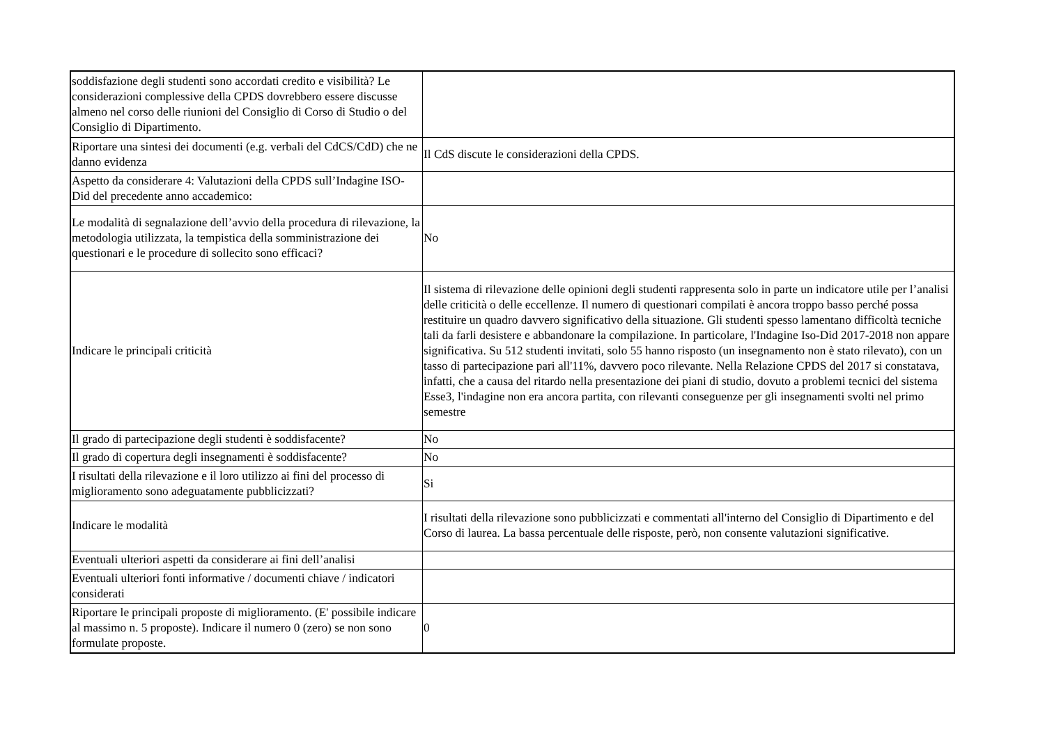| soddisfazione degli studenti sono accordati credito e visibilità? Le considerazioni complessive della CPDS dovrebbero essere discusse almeno nel corso delle riunioni del Consiglio di Corso di Studio o del Consiglio di Dipartimento. | |
| Riportare una sintesi dei documenti (e.g. verbali del CdCS/CdD) che ne danno evidenza | Il CdS discute le considerazioni della CPDS. |
| Aspetto da considerare 4: Valutazioni della CPDS sull’Indagine ISO-Did del precedente anno accademico: | |
| Le modalità di segnalazione dell’avvio della procedura di rilevazione, la metodologia utilizzata, la tempistica della somministrazione dei questionari e le procedure di sollecito sono efficaci? | No |
| Indicare le principali criticità | Il sistema di rilevazione delle opinioni degli studenti rappresenta solo in parte un indicatore utile per l’analisi delle criticità o delle eccellenze. Il numero di questionari compilati è ancora troppo basso perché possa restituire un quadro davvero significativo della situazione. Gli studenti spesso lamentano difficoltà tecniche tali da farli desistere e abbandonare la compilazione. In particolare, l'Indagine Iso-Did 2017-2018 non appare significativa. Su 512 studenti invitati, solo 55 hanno risposto (un insegnamento non è stato rilevato), con un tasso di partecipazione pari all'11%, davvero poco rilevante. Nella Relazione CPDS del 2017 si constatava, infatti, che a causa del ritardo nella presentazione dei piani di studio, dovuto a problemi tecnici del sistema Esse3, l'indagine non era ancora partita, con rilevanti conseguenze per gli insegnamenti svolti nel primo semestre |
| Il grado di partecipazione degli studenti è soddisfacente? | No |
| Il grado di copertura degli insegnamenti è soddisfacente? | No |
| I risultati della rilevazione e il loro utilizzo ai fini del processo di miglioramento sono adeguatamente pubblicizzati? | Si |
| Indicare le modalità | I risultati della rilevazione sono pubblicizzati e commentati all'interno del Consiglio di Dipartimento e del Corso di laurea. La bassa percentuale delle risposte, però, non consente valutazioni significative. |
| Eventuali ulteriori aspetti da considerare ai fini dell’analisi | |
| Eventuali ulteriori fonti informative / documenti chiave / indicatori considerati | |
| Riportare le principali proposte di miglioramento. (E' possibile indicare al massimo n. 5 proposte). Indicare il numero 0 (zero) se non sono formulate proposte. | 0 |